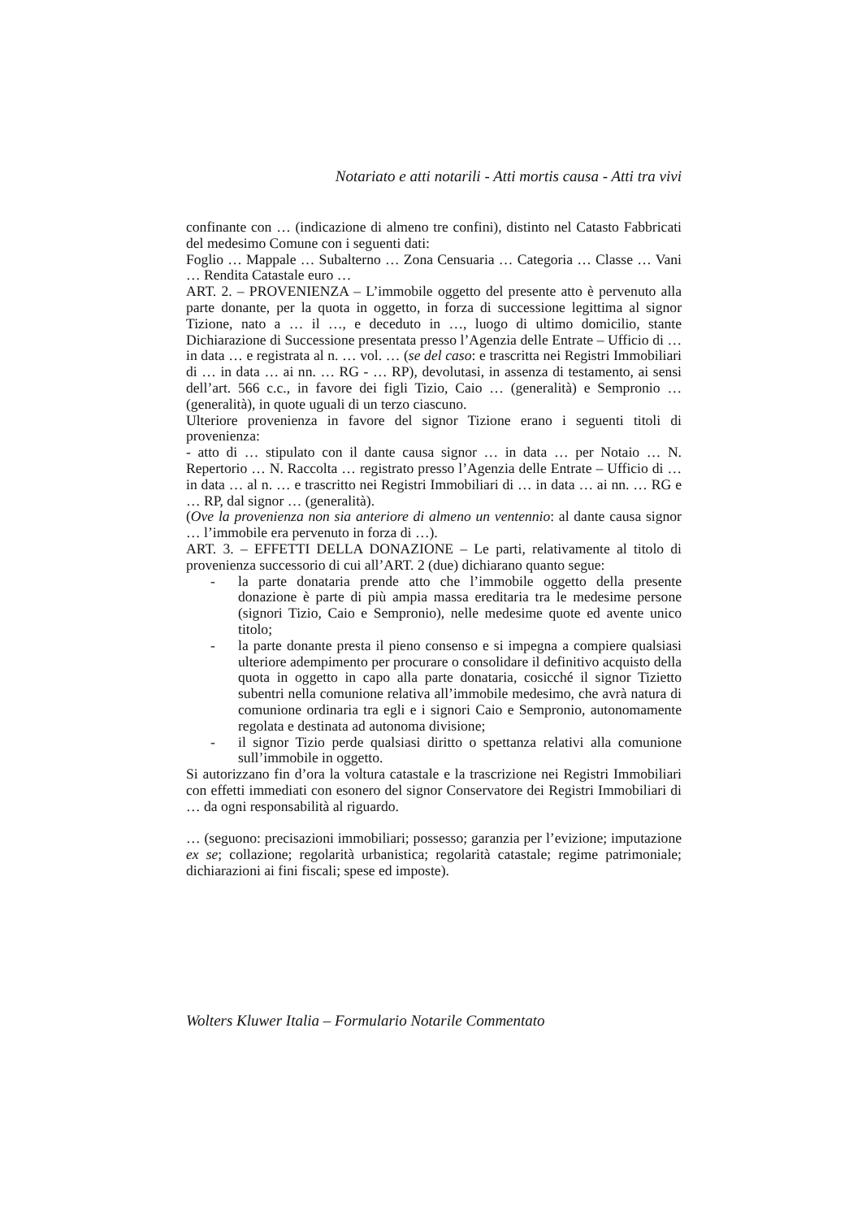Notariato e atti notarili - Atti mortis causa - Atti tra vivi
confinante con … (indicazione di almeno tre confini), distinto nel Catasto Fabbricati del medesimo Comune con i seguenti dati:
Foglio … Mappale … Subalterno … Zona Censuaria … Categoria … Classe … Vani … Rendita Catastale euro …
ART. 2. – PROVENIENZA – L’immobile oggetto del presente atto è pervenuto alla parte donante, per la quota in oggetto, in forza di successione legittima al signor Tizione, nato a … il …, e deceduto in …, luogo di ultimo domicilio, stante Dichiarazione di Successione presentata presso l’Agenzia delle Entrate – Ufficio di … in data … e registrata al n. … vol. … (se del caso: e trascritta nei Registri Immobiliari di … in data … ai nn. … RG - … RP), devolutasi, in assenza di testamento, ai sensi dell’art. 566 c.c., in favore dei figli Tizio, Caio … (generalità) e Sempronio … (generalità), in quote uguali di un terzo ciascuno.
Ulteriore provenienza in favore del signor Tizione erano i seguenti titoli di provenienza:
- atto di … stipulato con il dante causa signor … in data … per Notaio … N. Repertorio … N. Raccolta … registrato presso l’Agenzia delle Entrate – Ufficio di … in data … al n. … e trascritto nei Registri Immobiliari di … in data … ai nn. … RG e … RP, dal signor … (generalità).
(Ove la provenienza non sia anteriore di almeno un ventennio: al dante causa signor … l’immobile era pervenuto in forza di …).
ART. 3. – EFFETTI DELLA DONAZIONE – Le parti, relativamente al titolo di provenienza successorio di cui all’ART. 2 (due) dichiarano quanto segue:
- la parte donataria prende atto che l’immobile oggetto della presente donazione è parte di più ampia massa ereditaria tra le medesime persone (signori Tizio, Caio e Sempronio), nelle medesime quote ed avente unico titolo;
- la parte donante presta il pieno consenso e si impegna a compiere qualsiasi ulteriore adempimento per procurare o consolidare il definitivo acquisto della quota in oggetto in capo alla parte donataria, cosicché il signor Tizietto subentri nella comunione relativa all’immobile medesimo, che avrà natura di comunione ordinaria tra egli e i signori Caio e Sempronio, autonomamente regolata e destinata ad autonoma divisione;
- il signor Tizio perde qualsiasi diritto o spettanza relativi alla comunione sull’immobile in oggetto.
Si autorizzano fin d’ora la voltura catastale e la trascrizione nei Registri Immobiliari con effetti immediati con esonero del signor Conservatore dei Registri Immobiliari di … da ogni responsabilità al riguardo.
… (seguono: precisazioni immobiliari; possesso; garanzia per l’evizione; imputazione ex se; collazione; regolarità urbanistica; regolarità catastale; regime patrimoniale; dichiarazioni ai fini fiscali; spese ed imposte).
Wolters Kluwer Italia – Formulario Notarile Commentato